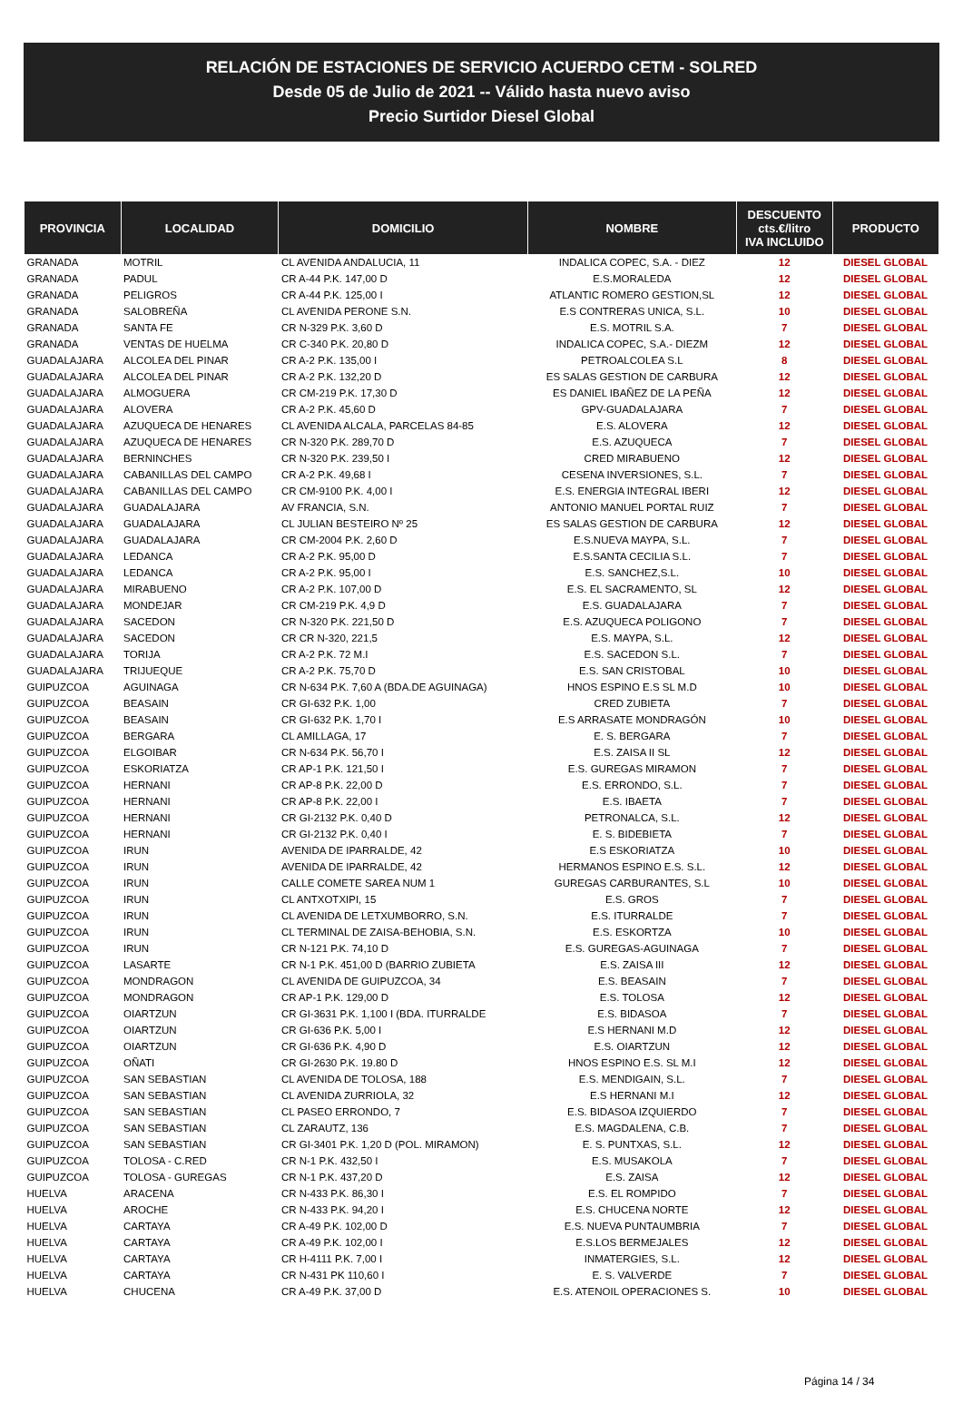RELACIÓN DE ESTACIONES DE SERVICIO ACUERDO CETM - SOLRED
Desde 05 de Julio de 2021 -- Válido hasta nuevo aviso
Precio Surtidor Diesel Global
| PROVINCIA | LOCALIDAD | DOMICILIO | NOMBRE | DESCUENTO cts.€/litro IVA INCLUIDO | PRODUCTO |
| --- | --- | --- | --- | --- | --- |
| GRANADA | MOTRIL | CL AVENIDA ANDALUCIA, 11 | INDALICA COPEC, S.A. - DIEZ | 12 | DIESEL GLOBAL |
| GRANADA | PADUL | CR A-44 P.K. 147,00 D | E.S.MORALEDA | 12 | DIESEL GLOBAL |
| GRANADA | PELIGROS | CR A-44 P.K. 125,00 I | ATLANTIC ROMERO GESTION,SL | 12 | DIESEL GLOBAL |
| GRANADA | SALOBREÑA | CL AVENIDA PERONE S.N. | E.S CONTRERAS UNICA, S.L. | 10 | DIESEL GLOBAL |
| GRANADA | SANTA FE | CR N-329 P.K. 3,60 D | E.S. MOTRIL S.A. | 7 | DIESEL GLOBAL |
| GRANADA | VENTAS DE HUELMA | CR C-340 P.K. 20,80 D | INDALICA COPEC, S.A.- DIEZM | 12 | DIESEL GLOBAL |
| GUADALAJARA | ALCOLEA DEL PINAR | CR A-2 P.K. 135,00 I | PETROALCOLEA S.L | 8 | DIESEL GLOBAL |
| GUADALAJARA | ALCOLEA DEL PINAR | CR A-2 P.K. 132,20 D | ES SALAS GESTION DE CARBURA | 12 | DIESEL GLOBAL |
| GUADALAJARA | ALMOGUERA | CR CM-219 P.K. 17,30 D | ES DANIEL IBAÑEZ DE LA PEÑA | 12 | DIESEL GLOBAL |
| GUADALAJARA | ALOVERA | CR A-2 P.K. 45,60 D | GPV-GUADALAJARA | 7 | DIESEL GLOBAL |
| GUADALAJARA | AZUQUECA DE HENARES | CL AVENIDA ALCALA, PARCELAS 84-85 | E.S. ALOVERA | 12 | DIESEL GLOBAL |
| GUADALAJARA | AZUQUECA DE HENARES | CR N-320 P.K. 289,70 D | E.S. AZUQUECA | 7 | DIESEL GLOBAL |
| GUADALAJARA | BERNINCHES | CR N-320 P.K. 239,50 I | CRED MIRABUENO | 12 | DIESEL GLOBAL |
| GUADALAJARA | CABANILLAS DEL CAMPO | CR A-2 P.K. 49,68 I | CESENA INVERSIONES, S.L. | 7 | DIESEL GLOBAL |
| GUADALAJARA | CABANILLAS DEL CAMPO | CR CM-9100 P.K. 4,00 I | E.S. ENERGIA INTEGRAL IBERI | 12 | DIESEL GLOBAL |
| GUADALAJARA | GUADALAJARA | AV FRANCIA, S.N. | ANTONIO MANUEL PORTAL RUIZ | 7 | DIESEL GLOBAL |
| GUADALAJARA | GUADALAJARA | CL JULIAN BESTEIRO Nº 25 | ES SALAS GESTION DE CARBURA | 12 | DIESEL GLOBAL |
| GUADALAJARA | GUADALAJARA | CR CM-2004 P.K. 2,60 D | E.S.NUEVA MAYPA, S.L. | 7 | DIESEL GLOBAL |
| GUADALAJARA | LEDANCA | CR A-2 P.K. 95,00 D | E.S.SANTA CECILIA S.L. | 7 | DIESEL GLOBAL |
| GUADALAJARA | LEDANCA | CR A-2 P.K. 95,00 I | E.S. SANCHEZ,S.L. | 10 | DIESEL GLOBAL |
| GUADALAJARA | MIRABUENO | CR A-2 P.K. 107,00 D | E.S. EL SACRAMENTO, SL | 12 | DIESEL GLOBAL |
| GUADALAJARA | MONDEJAR | CR CM-219 P.K. 4,9 D | E.S. GUADALAJARA | 7 | DIESEL GLOBAL |
| GUADALAJARA | SACEDON | CR N-320 P.K. 221,50 D | E.S. AZUQUECA POLIGONO | 7 | DIESEL GLOBAL |
| GUADALAJARA | SACEDON | CR CR N-320, 221,5 | E.S. MAYPA, S.L. | 12 | DIESEL GLOBAL |
| GUADALAJARA | TORIJA | CR A-2 P.K. 72 M.I | E.S. SACEDON S.L. | 7 | DIESEL GLOBAL |
| GUADALAJARA | TRIJUEQUE | CR A-2 P.K. 75,70 D | E.S. SAN CRISTOBAL | 10 | DIESEL GLOBAL |
| GUIPUZCOA | AGUINAGA | CR N-634 P.K. 7,60 A (BDA.DE AGUINAGA) | HNOS ESPINO E.S SL M.D | 10 | DIESEL GLOBAL |
| GUIPUZCOA | BEASAIN | CR GI-632 P.K. 1,00 | CRED ZUBIETA | 7 | DIESEL GLOBAL |
| GUIPUZCOA | BEASAIN | CR GI-632 P.K. 1,70 I | E.S ARRASATE MONDRAGÓN | 10 | DIESEL GLOBAL |
| GUIPUZCOA | BERGARA | CL AMILLAGA, 17 | E. S. BERGARA | 7 | DIESEL GLOBAL |
| GUIPUZCOA | ELGOIBAR | CR N-634 P.K. 56,70 I | E.S. ZAISA II SL | 12 | DIESEL GLOBAL |
| GUIPUZCOA | ESKORIATZA | CR AP-1 P.K. 121,50 I | E.S. GUREGAS MIRAMON | 7 | DIESEL GLOBAL |
| GUIPUZCOA | HERNANI | CR AP-8 P.K. 22,00 D | E.S. ERRONDO, S.L. | 7 | DIESEL GLOBAL |
| GUIPUZCOA | HERNANI | CR AP-8 P.K. 22,00 I | E.S. IBAETA | 7 | DIESEL GLOBAL |
| GUIPUZCOA | HERNANI | CR GI-2132 P.K. 0,40 D | PETRONALCA, S.L. | 12 | DIESEL GLOBAL |
| GUIPUZCOA | HERNANI | CR GI-2132 P.K. 0,40 I | E. S. BIDEBIETA | 7 | DIESEL GLOBAL |
| GUIPUZCOA | IRUN | AVENIDA DE IPARRALDE, 42 | E.S ESKORIATZA | 10 | DIESEL GLOBAL |
| GUIPUZCOA | IRUN | AVENIDA DE IPARRALDE, 42 | HERMANOS ESPINO E.S. S.L. | 12 | DIESEL GLOBAL |
| GUIPUZCOA | IRUN | CALLE COMETE SAREA NUM 1 | GUREGAS CARBURANTES, S.L | 10 | DIESEL GLOBAL |
| GUIPUZCOA | IRUN | CL ANTXOTXIPI, 15 | E.S. GROS | 7 | DIESEL GLOBAL |
| GUIPUZCOA | IRUN | CL AVENIDA DE LETXUMBORRO, S.N. | E.S. ITURRALDE | 7 | DIESEL GLOBAL |
| GUIPUZCOA | IRUN | CL TERMINAL DE ZAISA-BEHOBIA, S.N. | E.S. ESKORTZA | 10 | DIESEL GLOBAL |
| GUIPUZCOA | IRUN | CR N-121 P.K. 74,10 D | E.S. GUREGAS-AGUINAGA | 7 | DIESEL GLOBAL |
| GUIPUZCOA | LASARTE | CR N-1 P.K. 451,00 D (BARRIO ZUBIETA | E.S. ZAISA III | 12 | DIESEL GLOBAL |
| GUIPUZCOA | MONDRAGON | CL AVENIDA DE GUIPUZCOA, 34 | E.S. BEASAIN | 7 | DIESEL GLOBAL |
| GUIPUZCOA | MONDRAGON | CR AP-1 P.K. 129,00 D | E.S. TOLOSA | 12 | DIESEL GLOBAL |
| GUIPUZCOA | OIARTZUN | CR GI-3631 P.K. 1,100 I (BDA. ITURRALDE | E.S. BIDASOA | 7 | DIESEL GLOBAL |
| GUIPUZCOA | OIARTZUN | CR GI-636 P.K. 5,00 I | E.S HERNANI M.D | 12 | DIESEL GLOBAL |
| GUIPUZCOA | OIARTZUN | CR GI-636 P.K. 4,90 D | E.S. OIARTZUN | 12 | DIESEL GLOBAL |
| GUIPUZCOA | OÑATI | CR GI-2630 P.K. 19.80 D | HNOS ESPINO E.S. SL M.I | 12 | DIESEL GLOBAL |
| GUIPUZCOA | SAN SEBASTIAN | CL AVENIDA DE TOLOSA, 188 | E.S. MENDIGAIN, S.L. | 7 | DIESEL GLOBAL |
| GUIPUZCOA | SAN SEBASTIAN | CL AVENIDA ZURRIOLA, 32 | E.S HERNANI M.I | 12 | DIESEL GLOBAL |
| GUIPUZCOA | SAN SEBASTIAN | CL PASEO ERRONDO, 7 | E.S. BIDASOA IZQUIERDO | 7 | DIESEL GLOBAL |
| GUIPUZCOA | SAN SEBASTIAN | CL ZARAUTZ, 136 | E.S. MAGDALENA, C.B. | 7 | DIESEL GLOBAL |
| GUIPUZCOA | SAN SEBASTIAN | CR GI-3401 P.K. 1,20 D (POL. MIRAMON) | E. S. PUNTXAS, S.L. | 12 | DIESEL GLOBAL |
| GUIPUZCOA | TOLOSA - C.RED | CR N-1 P.K. 432,50 I | E.S. MUSAKOLA | 7 | DIESEL GLOBAL |
| GUIPUZCOA | TOLOSA - GUREGAS | CR N-1 P.K. 437,20 D | E.S. ZAISA | 12 | DIESEL GLOBAL |
| HUELVA | ARACENA | CR N-433 P.K. 86,30 I | E.S. EL ROMPIDO | 7 | DIESEL GLOBAL |
| HUELVA | AROCHE | CR N-433 P.K. 94,20 I | E.S. CHUCENA NORTE | 12 | DIESEL GLOBAL |
| HUELVA | CARTAYA | CR A-49 P.K. 102,00 D | E.S. NUEVA PUNTAUMBRIA | 7 | DIESEL GLOBAL |
| HUELVA | CARTAYA | CR A-49 P.K. 102,00 I | E.S.LOS BERMEJALES | 12 | DIESEL GLOBAL |
| HUELVA | CARTAYA | CR H-4111 P.K. 7,00 I | INMATERGIES, S.L. | 12 | DIESEL GLOBAL |
| HUELVA | CARTAYA | CR N-431 PK 110,60 I | E. S. VALVERDE | 7 | DIESEL GLOBAL |
| HUELVA | CHUCENA | CR A-49 P.K. 37,00 D | E.S. ATENOIL OPERACIONES S. | 10 | DIESEL GLOBAL |
Página 14 / 34